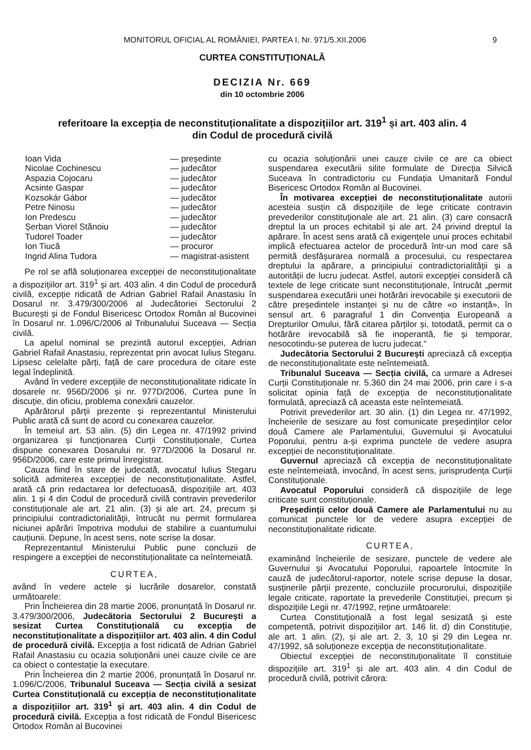MONITORUL OFICIAL AL ROMÂNIEI, PARTEA I, Nr. 971/5.XII.2006 9
CURTEA CONSTITUȚIONALĂ
DECIZIA Nr. 669
din 10 octombrie 2006
referitoare la excepția de neconstituționalitate a dispozițiilor art. 319<sup>1</sup> și art. 403 alin. 4
din Codul de procedură civilă
Ioan Vida — președinte Nicolae Cochinescu — judecător Aspazia Cojocaru — judecător Acsinte Gaspar — judecător Kozsokár Gábor — judecător Petre Ninosu — judecător Ion Predescu — judecător Șerban Viorel Stănoiu — judecător Tudorel Toader — judecător Ion Tiucă — procuror Ingrid Alina Tudora — magistrat-asistent
Pe rol se află soluționarea excepției de neconstituționalitate a dispozițiilor art. 319<sup>1</sup> și art. 403 alin. 4 din Codul de procedură civilă, excepție ridicată de Adrian Gabriel Rafail Anastasiu în Dosarul nr. 3.479/300/2006 al Judecătoriei Sectorului 2 București și de Fondul Bisericesc Ortodox Român al Bucovinei în Dosarul nr. 1.096/C/2006 al Tribunalului Suceava — Secția civilă.
La apelul nominal se prezintă autorul excepției, Adrian Gabriel Rafail Anastasiu, reprezentat prin avocat Iulius Stegaru. Lipsesc celelalte părți, față de care procedura de citare este legal îndeplinită.
Având în vedere excepțiile de neconstituționalitate ridicate în dosarele nr. 956D/2006 și nr. 977D/2006, Curtea pune în discuție, din oficiu, problema conexării cauzelor.
Apărătorul părții prezente și reprezentantul Ministerului Public arată că sunt de acord cu conexarea cauzelor.
În temeiul art. 53 alin. (5) din Legea nr. 47/1992 privind organizarea și funcționarea Curții Constituționale, Curtea dispune conexarea Dosarului nr. 977D/2006 la Dosarul nr. 956D/2006, care este primul înregistrat.
Cauza fiind în stare de judecată, avocatul Iulius Stegaru solicită admiterea excepției de neconstituționalitate. Astfel, arată că prin redactarea lor defectuoasă, dispozițiile art. 403 alin. 1 și 4 din Codul de procedură civilă contravin prevederilor constituționale ale art. 21 alin. (3) și ale art. 24, precum și principiului contradictorialității, întrucât nu permit formularea niciunei apărări împotriva modului de stabilire a cuantumului cauțiunii. Depune, în acest sens, note scrise la dosar.
Reprezentantul Ministerului Public pune concluzii de respingere a excepției de neconstituționalitate ca neîntemeiată.
CURTEA,
având în vedere actele și lucrările dosarelor, constată următoarele:
Prin Încheierea din 28 martie 2006, pronunțată în Dosarul nr. 3.479/300/2006, Judecătoria Sectorului 2 București a sesizat Curtea Constituțională cu excepția de neconstituționalitate a dispozițiilor art. 403 alin. 4 din Codul de procedură civilă. Excepția a fost ridicată de Adrian Gabriel Rafail Anastasiu cu ocazia soluționării unei cauze civile ce are ca obiect o contestație la executare.
Prin Încheierea din 2 martie 2006, pronunțată în Dosarul nr. 1.096/C/2006, Tribunalul Suceava — Secția civilă a sesizat Curtea Constituțională cu excepția de neconstituționalitate a dispozițiilor art. 319<sup>1</sup> și art. 403 alin. 4 din Codul de procedură civilă. Excepția a fost ridicată de Fondul Bisericesc Ortodox Român al Bucovinei
cu ocazia soluționării unei cauze civile ce are ca obiect suspendarea executării silite formulate de Direcția Silvică Suceava în contradictoriu cu Fundația Umanitară Fondul Bisericesc Ortodox Român al Bucovinei.
În motivarea excepției de neconstituționalitate autorii acesteia susțin că dispozițiile de lege criticate contravin prevederilor constituționale ale art. 21 alin. (3) care consacră dreptul la un proces echitabil și ale art. 24 privind dreptul la apărare. În acest sens arată că exigențele unui proces echitabil implică efectuarea actelor de procedură într-un mod care să permită desfășurarea normală a procesului, cu respectarea dreptului la apărare, a principiului contradictorialității și a autorității de lucru judecat. Astfel, autorii excepției consideră că textele de lege criticate sunt neconstituționale, întrucât „permit suspendarea executării unei hotărâri irevocabile și executorii de către președintele instanței și nu de către «o instanță», în sensul art. 6 paragraful 1 din Convenția Europeană a Drepturilor Omului, fără citarea părților și, totodată, permit ca o hotărâre irevocabilă să fie inoperantă, fie și temporar, nesocotindu-se puterea de lucru judecat.“
Judecătoria Sectorului 2 București apreciază că excepția de neconstituționalitate este neîntemeiată.
Tribunalul Suceava — Secția civilă, ca urmare a Adresei Curții Constituționale nr. 5.360 din 24 mai 2006, prin care i s-a solicitat opinia față de excepția de neconstituționalitate formulată, apreciază că aceasta este neîntemeiată.
Potrivit prevederilor art. 30 alin. (1) din Legea nr. 47/1992, încheierile de sesizare au fost comunicate președinților celor două Camere ale Parlamentului, Guvernului și Avocatului Poporului, pentru a-și exprima punctele de vedere asupra excepției de neconstituționalitate.
Guvernul apreciază că excepția de neconstituționalitate este neîntemeiată, invocând, în acest sens, jurisprudența Curții Constituționale.
Avocatul Poporului consideră că dispozițiile de lege criticate sunt constituționale.
Președinții celor două Camere ale Parlamentului nu au comunicat punctele lor de vedere asupra excepției de neconstituționalitate ridicate.
CURTEA,
examinând încheierile de sesizare, punctele de vedere ale Guvernului și Avocatului Poporului, rapoartele întocmite în cauză de judecătorul-raportor, notele scrise depuse la dosar, susținerile părții prezente, concluziile procurorului, dispozițiile legale criticate, raportate la prevederile Constituției, precum și dispozițiile Legii nr. 47/1992, reține următoarele:
Curtea Constituțională a fost legal sesizată și este competentă, potrivit dispozițiilor art. 146 lit. d) din Constituție, ale art. 1 alin. (2), și ale art. 2, 3, 10 și 29 din Legea nr. 47/1992, să soluționeze excepția de neconstituționalitate.
Obiectul excepției de neconstituționalitate îl constituie dispozițiile art. 319<sup>1</sup> și ale art. 403 alin. 4 din Codul de procedură civilă, potrivit cărora: